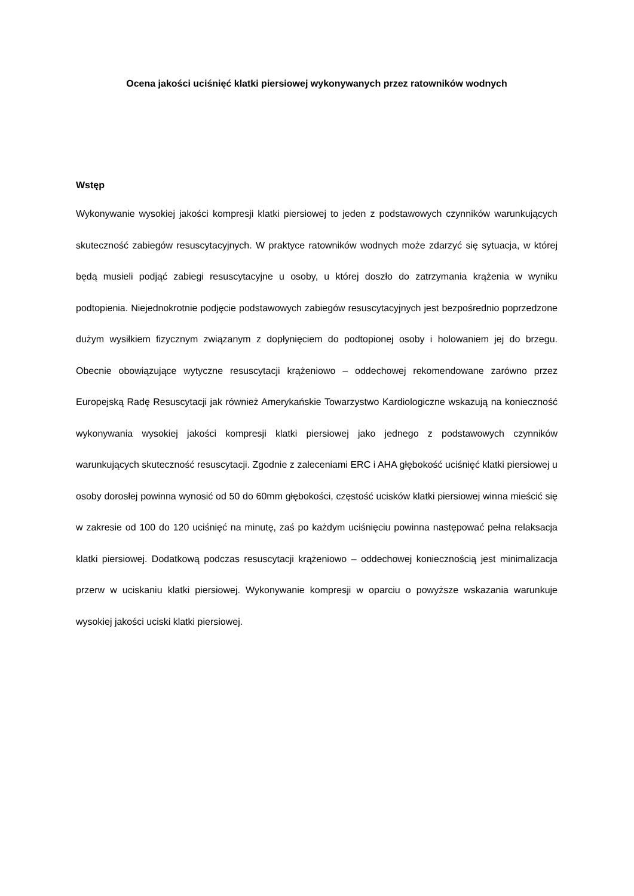Ocena jakości uciśnięć klatki piersiowej wykonywanych przez ratowników wodnych
Wstęp
Wykonywanie wysokiej jakości kompresji klatki piersiowej to jeden z podstawowych czynników warunkujących skuteczność zabiegów resuscytacyjnych. W praktyce ratowników wodnych może zdarzyć się sytuacja, w której będą musieli podjąć zabiegi resuscytacyjne u osoby, u której doszło do zatrzymania krążenia w wyniku podtopienia. Niejednokrotnie podjęcie podstawowych zabiegów resuscytacyjnych jest bezpośrednio poprzedzone dużym wysiłkiem fizycznym związanym z dopłynięciem do podtopionej osoby i holowaniem jej do brzegu. Obecnie obowiązujące wytyczne resuscytacji krążeniowo – oddechowej rekomendowane zarówno przez Europejską Radę Resuscytacji jak również Amerykańskie Towarzystwo Kardiologiczne wskazują na konieczność wykonywania wysokiej jakości kompresji klatki piersiowej jako jednego z podstawowych czynników warunkujących skuteczność resuscytacji. Zgodnie z zaleceniami ERC i AHA głębokość uciśnięć klatki piersiowej u osoby dorosłej powinna wynosić od 50 do 60mm głębokości, częstość ucisków klatki piersiowej winna mieścić się w zakresie od 100 do 120 uciśnięć na minutę, zaś po każdym uciśnięciu powinna następować pełna relaksacja klatki piersiowej. Dodatkową podczas resuscytacji krążeniowo – oddechowej koniecznością jest minimalizacja przerw w uciskaniu klatki piersiowej. Wykonywanie kompresji w oparciu o powyższe wskazania warunkuje wysokiej jakości uciski klatki piersiowej.